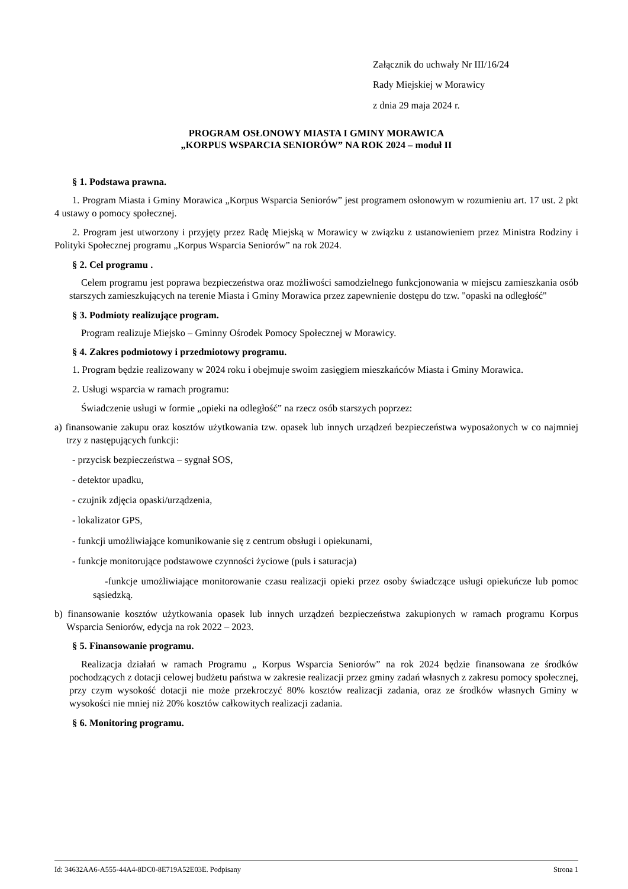Załącznik do uchwały Nr III/16/24
Rady Miejskiej w Morawicy
z dnia 29 maja 2024 r.
PROGRAM OSŁONOWY MIASTA I GMINY MORAWICA
„KORPUS WSPARCIA SENIORÓW” NA ROK 2024 – moduł II
§ 1. Podstawa prawna.
1. Program Miasta i Gminy Morawica „Korpus Wsparcia Seniorów” jest programem osłonowym w rozumieniu art. 17 ust. 2 pkt 4 ustawy o pomocy społecznej.
2. Program jest utworzony i przyjęty przez Radę Miejską w Morawicy w związku z ustanowieniem przez Ministra Rodziny i Polityki Społecznej programu „Korpus Wsparcia Seniorów” na rok 2024.
§ 2. Cel programu .
Celem programu jest poprawa bezpieczeństwa oraz możliwości samodzielnego funkcjonowania w miejscu zamieszkania osób starszych zamieszkujących na terenie Miasta i Gminy Morawica przez zapewnienie dostępu do tzw. "opaski na odległość"
§ 3. Podmioty realizujące program.
Program realizuje Miejsko – Gminny Ośrodek Pomocy Społecznej w Morawicy.
§ 4. Zakres podmiotowy i przedmiotowy programu.
1. Program będzie realizowany w 2024 roku i obejmuje swoim zasięgiem mieszkańców Miasta i Gminy Morawica.
2. Usługi wsparcia w ramach programu:
Świadczenie usługi w formie „opieki na odległość” na rzecz osób starszych poprzez:
a) finansowanie zakupu oraz kosztów użytkowania tzw. opasek lub innych urządzeń bezpieczeństwa wyposażonych w co najmniej trzy z następujących funkcji:
- przycisk bezpieczeństwa – sygnał SOS,
- detektor upadku,
- czujnik zdjęcia opaski/urządzenia,
- lokalizator GPS,
- funkcji umożliwiające komunikowanie się z centrum obsługi i opiekunami,
- funkcje monitorujące podstawowe czynności życiowe (puls i saturacja)
-funkcje umożliwiające monitorowanie czasu realizacji opieki przez osoby świadczące usługi opiekuńcze lub pomoc sąsiedzką.
b) finansowanie kosztów użytkowania opasek lub innych urządzeń bezpieczeństwa zakupionych w ramach programu Korpus Wsparcia Seniorów, edycja na rok 2022 – 2023.
§ 5. Finansowanie programu.
Realizacja działań w ramach Programu „ Korpus Wsparcia Seniorów” na rok 2024 będzie finansowana ze środków pochodzących z dotacji celowej budżetu państwa w zakresie realizacji przez gminy zadań własnych z zakresu pomocy społecznej, przy czym wysokość dotacji nie może przekroczyć 80% kosztów realizacji zadania, oraz ze środków własnych Gminy w wysokości nie mniej niż 20% kosztów całkowitych realizacji zadania.
§ 6. Monitoring programu.
Id: 34632AA6-A555-44A4-8DC0-8E719A52E03E. Podpisany Strona 1